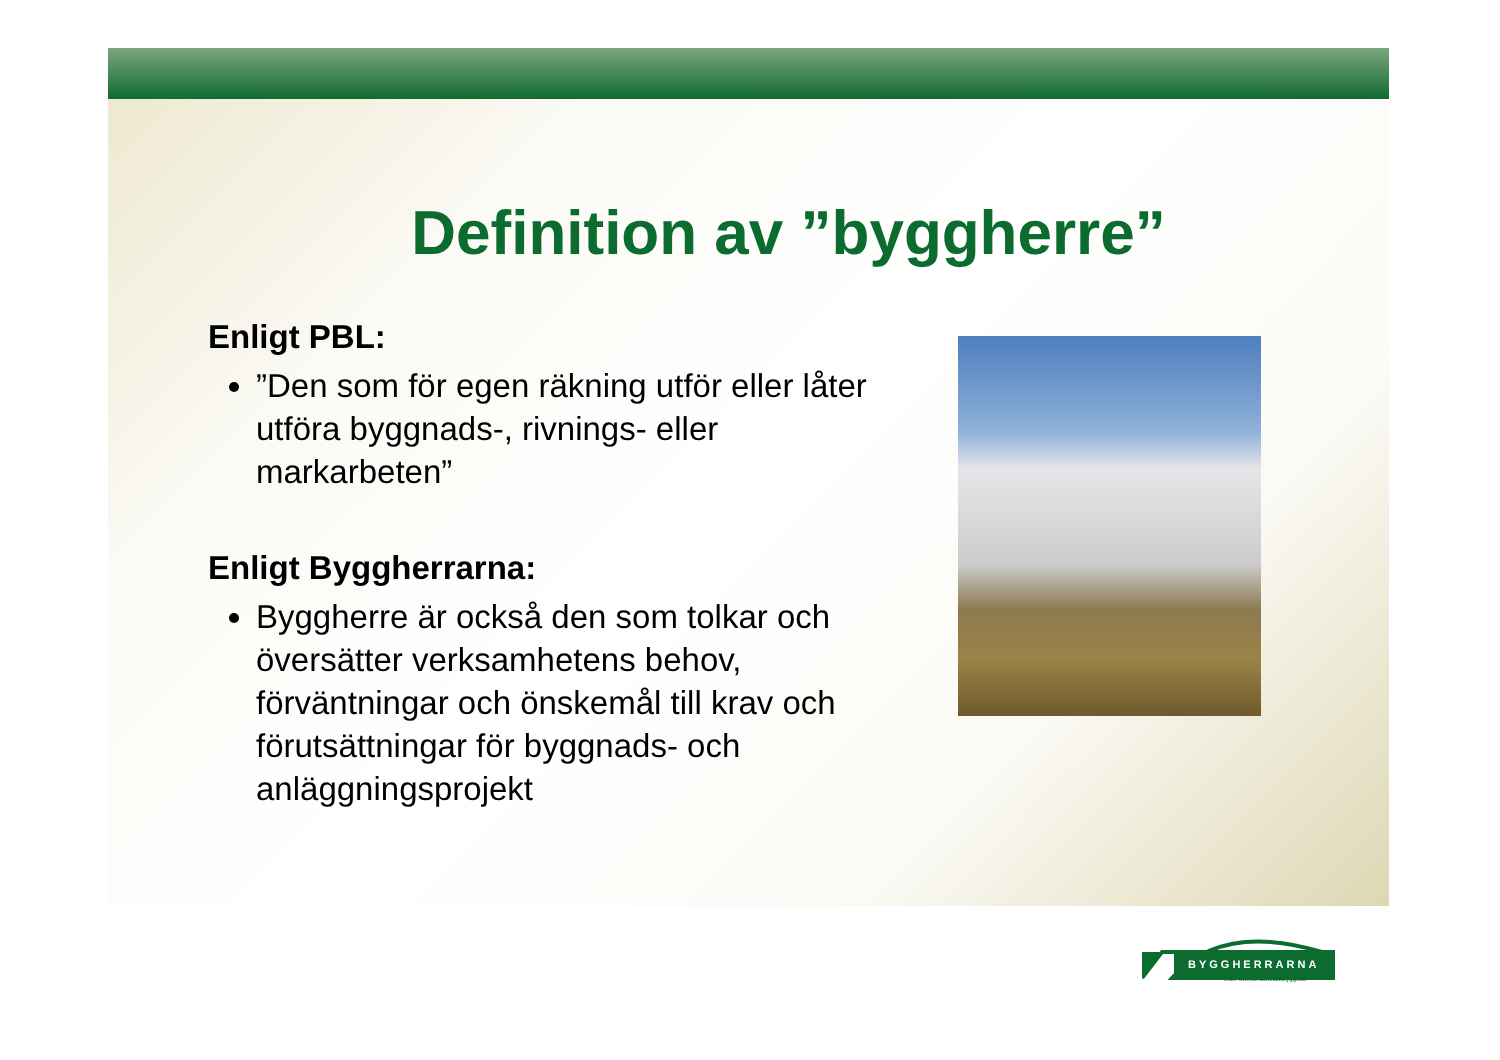Definition av ”byggherre”
Enligt PBL:
”Den som för egen räkning utför eller låter utföra byggnads-, rivnings- eller markarbeten”
Enligt Byggherrarna:
Byggherre är också den som tolkar och översätter verksamhetens behov, förväntningar och önskemål till krav och förutsättningar för byggnads- och anläggningsprojekt
BYGGHERRARNA
leder svensk samhällsbyggnad